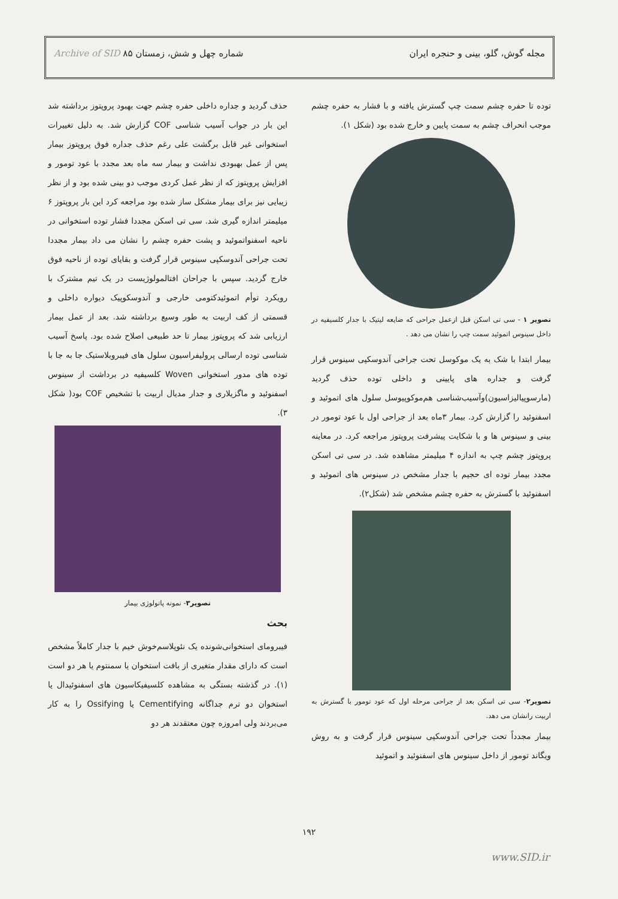مجله گوش، گلو، بینی و حنجره ایران شماره چهل و شش، زمستان ۸۵ Archive of SID
توده تا حفره چشم سمت چپ گسترش یافته و با فشار به حفره چشم موجب انحراف چشم به سمت پایین و خارج شده بود (شکل ۱).
تصویر ۱ - سی تی اسکن قبل ازعمل جراحی که ضایعه لیتیک با جدار کلسیفیه در داخل سینوس اتموئید سمت چپ را نشان می دهد .
بیمار ابتدا با شک به یک موکوسل تحت جراحی آندوسکپی سینوس قرار گرفت و جداره های پایینی و داخلی توده حذف گردید (مارسوپیالیزاسیون)وآسیب‌شناسی هم‌موکوپیوسل سلول های اتموئید و اسفنوئید را گزارش کرد. بیمار ۳ماه بعد از جراحی اول با عود تومور در بینی و سینوس ها و با شکایت پیشرفت پروپتوز مراجعه کرد. در معاینه پروپتوز چشم چپ به اندازه ۴ میلیمتر مشاهده شد. در سی تی اسکن مجدد بیمار توده ای حجیم با جدار مشخص در سینوس های اتموئید و اسفنوئید با گسترش به حفره چشم مشخص شد (شکل۲).
تصویر۲- سی تی اسکن بعد از جراحی مرحله اول که عود تومور با گسترش به اربیت رانشان می دهد.
بیمار مجدداً تحت جراحی آندوسکپی سینوس قرار گرفت و به روش ویگاند تومور از داخل سینوس های اسفنوئید و اتموئید
حذف گردید و جداره داخلی حفره چشم جهت بهبود پروپتوز برداشته شد این بار در جواب آسیب شناسی COF گزارش شد. به دلیل تغییرات استخوانی غیر قابل برگشت علی رغم حذف جداره فوق پروپتوز بیمار پس از عمل بهبودی نداشت و بیمار سه ماه بعد مجدد با عود تومور و افزایش پروپتوز که از نظر عمل کردی موجب دو بینی شده بود و از نظر زیبایی نیز برای بیمار مشکل ساز شده بود مراجعه کرد این بار پروپتوز ۶ میلیمتر اندازه گیری شد. سی تی اسکن مجددا فشار توده استخوانی در ناحیه اسفنواتموئید و پشت حفره چشم را نشان می داد بیمار مجددا تحت جراحی آندوسکپی سینوس قرار گرفت و بقایای توده از ناحیه فوق خارج گردید. سپس با جراحان افتالمولوژیست در یک تیم مشترک با رویکرد توأم اتموئیدکتومی خارجی و آندوسکوپیک دیواره داخلی و قسمتی از کف اربیت به طور وسیع برداشته شد. بعد از عمل بیمار ارزیابی شد که پروپتوز بیمار تا حد طبیعی اصلاح شده بود. پاسخ آسیب شناسی توده ارسالی پرولیفراسیون سلول های فیبروبلاستیک جا به جا با توده های مدور استخوانی Woven کلسیفیه در برداشت از سینوس اسفنوئید و ماگزیلاری و جدار مدیال اربیت با تشخیص COF بود( شکل ۳).
تصویر۳- نمونه پاتولوژی بیمار
بحث
فیبرومای استخوانی‌شونده یک نئوپلاسم‌خوش خیم با جدار کاملاً مشخص است که دارای مقدار متغیری از بافت استخوان یا سمنتوم یا هر دو است (۱). در گذشته بستگی به مشاهده کلسیفیکاسیون های اسفنوئیدال یا استخوان دو ترم جداگانه Cementifying یا Ossifying را به کار می‌بردند ولی امروزه چون معتقدند هر دو
۱۹۲
www.SID.ir